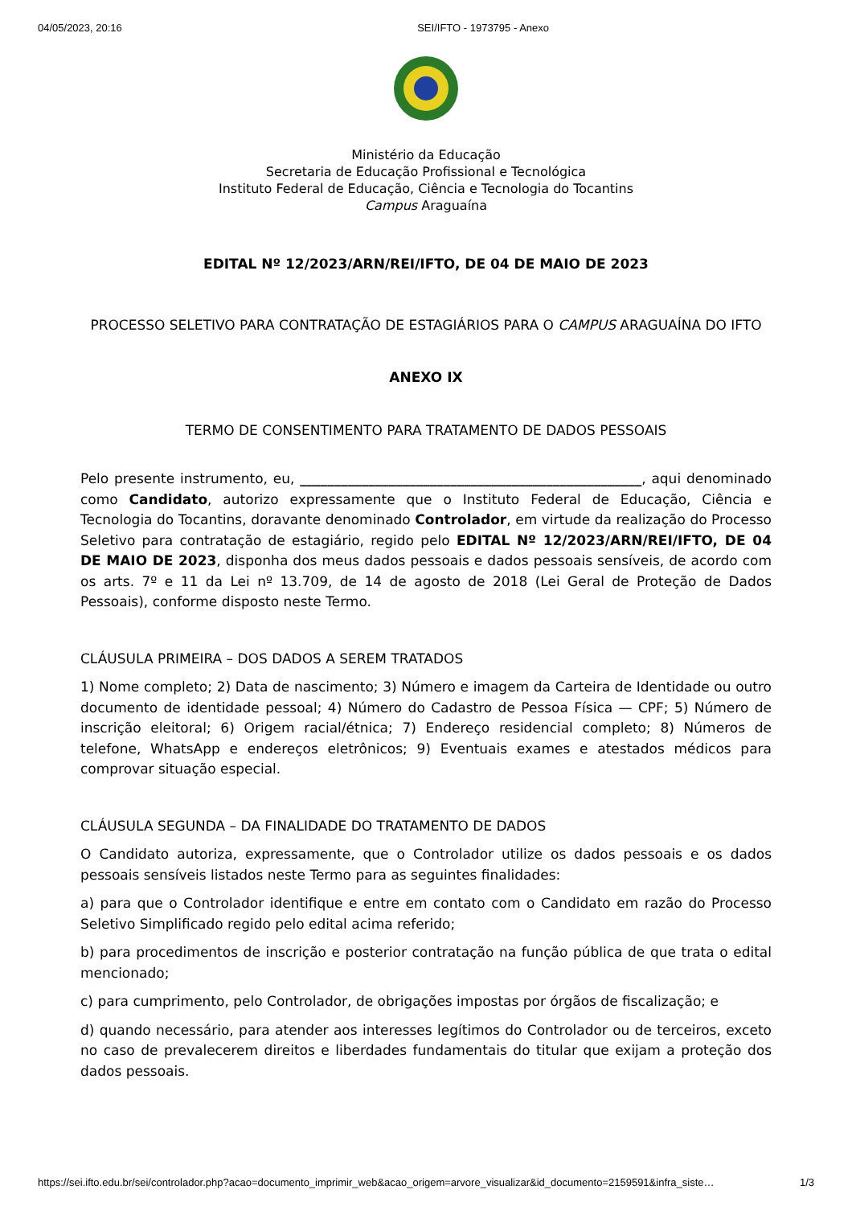04/05/2023, 20:16 SEI/IFTO - 1973795 - Anexo
Ministério da Educação
Secretaria de Educação Profissional e Tecnológica
Instituto Federal de Educação, Ciência e Tecnologia do Tocantins
Campus Araguaína
EDITAL Nº 12/2023/ARN/REI/IFTO, DE 04 DE MAIO DE 2023
PROCESSO SELETIVO PARA CONTRATAÇÃO DE ESTAGIÁRIOS PARA O CAMPUS ARAGUAÍNA DO IFTO
ANEXO IX
TERMO DE CONSENTIMENTO PARA TRATAMENTO DE DADOS PESSOAIS
Pelo presente instrumento, eu, __________________________________________________, aqui denominado como Candidato, autorizo expressamente que o Instituto Federal de Educação, Ciência e Tecnologia do Tocantins, doravante denominado Controlador, em virtude da realização do Processo Seletivo para contratação de estagiário, regido pelo EDITAL Nº 12/2023/ARN/REI/IFTO, DE 04 DE MAIO DE 2023, disponha dos meus dados pessoais e dados pessoais sensíveis, de acordo com os arts. 7º e 11 da Lei nº 13.709, de 14 de agosto de 2018 (Lei Geral de Proteção de Dados Pessoais), conforme disposto neste Termo.
CLÁUSULA PRIMEIRA – DOS DADOS A SEREM TRATADOS
1) Nome completo; 2) Data de nascimento; 3) Número e imagem da Carteira de Identidade ou outro documento de identidade pessoal; 4) Número do Cadastro de Pessoa Física — CPF; 5) Número de inscrição eleitoral; 6) Origem racial/étnica; 7) Endereço residencial completo; 8) Números de telefone, WhatsApp e endereços eletrônicos; 9) Eventuais exames e atestados médicos para comprovar situação especial.
CLÁUSULA SEGUNDA – DA FINALIDADE DO TRATAMENTO DE DADOS
O Candidato autoriza, expressamente, que o Controlador utilize os dados pessoais e os dados pessoais sensíveis listados neste Termo para as seguintes finalidades:
a) para que o Controlador identifique e entre em contato com o Candidato em razão do Processo Seletivo Simplificado regido pelo edital acima referido;
b) para procedimentos de inscrição e posterior contratação na função pública de que trata o edital mencionado;
c) para cumprimento, pelo Controlador, de obrigações impostas por órgãos de fiscalização; e
d) quando necessário, para atender aos interesses legítimos do Controlador ou de terceiros, exceto no caso de prevalecerem direitos e liberdades fundamentais do titular que exijam a proteção dos dados pessoais.
https://sei.ifto.edu.br/sei/controlador.php?acao=documento_imprimir_web&acao_origem=arvore_visualizar&id_documento=2159591&infra_siste… 1/3